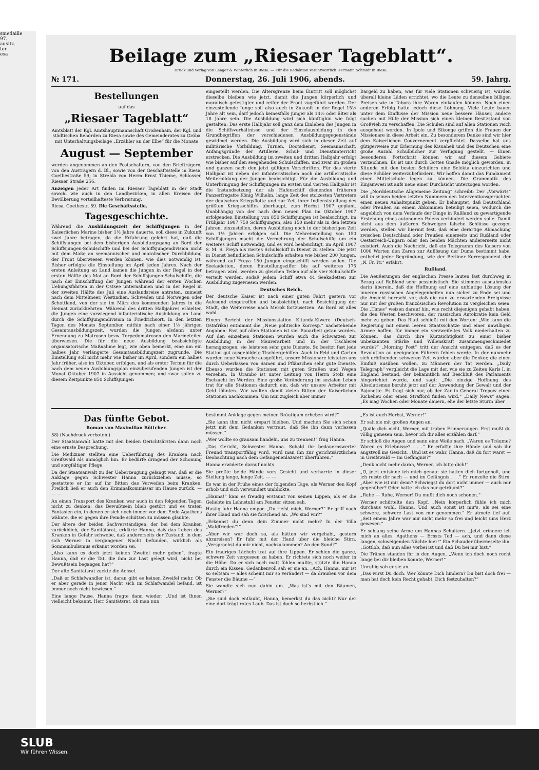smedaille
97.
ausitz.
ter
esa
Beilage zum „Riesaer Tageblatt“.
Druck und Verlag von Langer & Winterlich in Riesa. — Für die Redaktion verantwortlich Hermann Schmidt in Riesa.
№ 171. Donnerstag, 26. Juli 1906, abends. 59. Jahrg.
Bestellungen
auf das
„Riesaer Tageblatt“
Amtsblatt der Kgl. Amtshauptmannschaft Großenhain, der Kgl. und städtischen Behörden zu Riesa sowie des Gemeinderates zu Gröba mit Unterhaltungsbeilage „Erzähler an der Elbe“ für die Monate
August — September
werden angenommen an den Postschaltern, von den Briefträgern, von den Austrägern d. Bl., sowie von der Geschäftsstelle in Riesa, Goethestraße 59; in Strehla von Herrn Ernst Thieme, Schlosser, Riesaer Straße 256.
Anzeigen jeder Art finden im Riesaer Tageblatt in der Stadt sowohl wie auch in den Landbezirken, in allen Kreisen der Bevölkerung vorteilhafteste Verbreitung.
Riesa, Goethestr. 59. Die Geschäftsstelle.
Tagesgeschichte.
Während die Ausbildungszeit der Schiffsjungen in der Kaiserlichen Marine bisher 1½ Jahre dauerte, soll diese in Zukunft zwei Jahre betragen, da die Erfahrung gelehrt hat, daß die Schiffsjungen bei dem bisherigen Ausbildungsgang an Bord der Schiffsjungen-Schulschiffe und bei der Schiffsjungendivision nicht mit dem Maße an seemännischer und moralischer Durchbildung der Front überwiesen werden können, wie dies notwendig ist. Bisher erfolgte die Einstellung im April jeden Jahres. Nach der ersten Anleitung an Land kamen die Jungen in der Regel in der ersten Hälfte des Mai an Bord der Schiffsjungen-Schulschiffe, die nach der Einschiffung der Jungen während der ersten Wochen Uebungsfahrten in der Ostsee unternahmen und in der Regel in der zweiten Hälfte des Juli eine Auslandsreise antraten, zumeist nach dem Mittelmeer, Westindien, Schweden und Norwegen oder Schottland, von der sie im März des kommenden Jahres in die Heimat zurückkehrten. Während des dritten Halbjahres erhielten die Jungen eine vorwiegend infanteristische Ausbildung an Land durch die Schiffsjungendivision in Friedrichsort. In den letzten Tagen des Monats September, mithin nach einer 1½ jährigen Gesamtausbildungszeit, wurden die Jungen alsdann unter Ernennung zu Matrosen bezw. Torpedomatrosen den Marineteilen überwiesen. Die für die neue Ausbildung beabsichtigte organisatorische Maßnahme legt, wie oben bemerkt, eine um ein halbes Jahr verlängerte Gesamtausbildungszeit zugrunde. Die Einstellung soll nicht mehr wie bisher im April, sondern ein halbes Jahr früher, also im Oktober, erfolgen, und als erster Termin für die nach dem neuen Ausbildungsplan einzuberufenden Jungen ist der Monat Oktober 1907 in Aussicht genommen; und zwar sollen zu diesem Zeitpunkte 850 Schiffsjungen
eingestellt werden. Die Altersgrenze beim Eintritt soll möglichst dieselbe bleiben wie jetzt, damit die Jungen körperlich und moralisch gefestigter und reifer der Front zugeführt werden. Der einzustellende Junge soll also auch in Zukunft in der Regel 15½ Jahre alt sein, darf jedoch keinesfalls jünger als 14½ oder älter als 18 Jahre sein. Die Ausbildung wird sich künftighin wie folgt gestalten: Das erste Halbjahr soll ganz dem Einleben des Jungen in die Schiffsverhältnisse und der Einzelausbildung in den Grundbegriffen der verschiedenen Ausbildungsgegenstände gewidmet werden. Die Ausbildung wird sich in dieser Zeit auf militärische Vorbildung, Turnen, Bootsdienst, Seemannschaft, Anfangsgründe der Artillerie, Schul- und Dienstunterricht erstrecken. Die Ausbildung im zweiten und dritten Halbjahr erfolgt wie bisher auf den seegehenden Schulschiffen, und zwar im großen und ganzen nach den jetzt gültigen Vorschriften. Für das vierte Halbjahr ist neben der infanteristischen noch die artilleristische Weiterbildung der Jungen beabsichtigt. Für die Ausbildung und Unterbringung der Schiffsjungen im ersten und vierten Halbjahr ist die Instandsetzung der als Hafenschiff dienenden früheren Panzerfregatte König Wilhelm, lange Zeit des stolzesten Vertreters der deutschen Kriegsflotte und zur Zeit ihrer Indienststellung des größten Kriegsschiffes überhaupt, zum Herbst 1907 geplant. Unabhängig von der nach dem neuen Plan im Oktober 1907 erfolgenden Einstellung von 850 Schiffsjungen ist beabsichtigt, im Frühjahr 1907 750 Schiffsjungen, also 150 mehr als in den letzten Jahren, einzustellen, deren Ausbildung noch in der bisherigen Zeit von 1½ Jahren erfolgen soll. Die Mehreinstellung von 150 Schiffsjungen macht die Vermehrung der Schulschiffe um ein weiteres Schiff notwendig, und es wird beabsichtigt, im April 1907 S. M. S. Freya als viertes Schulschiff in Dienst zu stellen. Die jetzt in Dienst befindlichen Schulschiffe erhalten wie bisher 200 Jungen, während auf Freya 150 Jungen eingeschifft werden sollen. Die Seekadetten, deren Einstellungsziffer bis auf weiteres 175 betragen wird, werden zu gleichen Teilen auf alle vier Schulschiffe verteilt werden, sodaß jedem Schiff etwa 44 Seekadetten zur Ausbildung zugewiesen werden.
Deutsches Reich.
Der deutsche Kaiser ist nach einer guten Fahrt gestern vor Aalesund eingetroffen und beabsichtigt, nach Besichtigung der Stadt, die Weiterreise nach Merok fortzusetzen. An Bord ist alles wohl.
Einem Bericht der Missionsstation Kitunda-Kiwere (Deutsch-Ostafrika) entnimmt die „Neue politische Korresp.“ nachstehende Angaben: Fast auf allen Stationen ist viel Bauarbeit getan worden. Auf den einzelnen Stationen wurden auch die Schwarzen zur Ausbildung in der Maurerarbeit und in der Tischlerei herangezogen, sie leisteten sehr gute Dienste. So besitzt fast jede Station gut ausgebildete Tischlergehilfen. Auch in Feld und Garten wurden neue Versuche ausgeführt, unsere Missionare leisteten uns durch Ueberlassen von Samen und Pflänzchen sehr gute Dienste. Ebenso wurden die Stationen mit guten Straßen und Wegen versehen. In Urambo ist unter Leitung von Herrn Stolz eine Eselzucht im Werden. Eine große Veränderung im sozialen Leben trat für alle Stationen dadurch ein, daß wir unsere Arbeiter mit Geld löhnten. Wir wollten damit vielen Bitten der Kaiserlichen Stationen nachkommen. Um nun zugleich aber immer
Bargeld zu haben, was für viele Stationen schwierig ist, wurden überall kleine Läden errichtet, wo die Leute zu denselben billigen Preisen wie in Tabora ihre Waren einkaufen können. Noch einen anderen Erfolg hatte jedoch diese Löhnung. Viele Leute bauen unter dem Einflusse der Mission neue bessere Häuser, andere suchen mit Hilfe der Mission sich einen kleinen Besitzstand von Großvieh zu verschaffen. Die Schulen sind auf allen Stationen reich ausgebaut worden. In Ipole und Sikonge griffen die Frauen der Missionare in diese Arbeit ein. Zu besonderem Danke sind wir hier dem Kaiserlichen Gouvernement verpflichtet. Dasselbe hat uns gütigerweise zur Erlernung des Kisuaheli und des Deutschen eine große Anzahl Schulbücher zur Verfügung gestellt. — Einen besonderen Fortschritt können wir auf diesem Gebiete verzeichnen. Es ist uns durch Gottes Gnade möglich geworden, in Kitunda mit den besten Schülern eine Selekta einzurichten und diese Schüler weiterzubefördern. Wir hoffen damit das Fundament einer Mittelschule legen zu können. Die Grammatik des Kinjamwesi ist aufs neue einer Durchsicht unterzogen worden.
Die „Norddeutsche Allgemeine Zeitung“ schreibt: Der „Vorwärts“ will in seinen beiden letzten Nummern den Interventionsgerüchten einen neuen Anhaltspunkt geben. Er behauptet, daß Deutschland oder Preußen an einem Abkommen beteiligt seien, wodurch die angeblich von dem Verlaufe der Dinge in Rußland zu gewärtigende Erstehung eines autonomen Polens verhindert werden solle. Damit nicht aus dem äußeren Schweigen falsche Schlüsse gezogen werden, stellen wir hiermit fest, daß eine derartige Abmachung zwischen Deutschland oder Preußen einerseits und Rußland oder Oesterreich-Ungarn oder den beiden Mächten andererseits nicht existiert. Auch die Nachricht, daß ein Telegramm des Kaisers von 1000 Worten den Zaren zur Auflösung der Duma bestimmt habe, entbehrt jeder Begründung, wie der Berliner Korrespondent der „N. Fr. Pr.“ erfährt.
Rußland.
Die Aeußerungen der englischen Presse lauten fast durchweg in Bezug auf Rußland sehr pessimistisch. Sie stimmen ausnahmslos darin überein, daß die Hoffnung auf eine unblutige Lösung der inneren russischen Angelegenheiten nun sicher zu Ende sei und die Ansicht herrscht vor, daß die nun zu erwartenden Ereignisse nur mit der großen französischen Revolution zu vergleichen seien. Die „Times“ weisen darauf hin, wie recht diejenigen gehabt haben, die den Westen beschworen, der russischen Autokratie kein Geld mehr zu geben. Das Blatt schließt mit den Worten: „Wie kann die Regierung mit einem leeren Staatsschatze und einer unwilligen Armee hoffen, für immer ein verzweifeltes Volk niederhalten zu können, das durch ihre Kurzsichtigkeit zu einer bisher unbekannten Stärke und Willenskraft zusammengeschmiedet wurde?“ „Morning Post“ tritt der Ansicht entgegen, daß es der Revolution an geeigneten Führern fehlen werde. In der nunmehr sich eröffnenden schweren Zeit würden aber die Denker, die einen Einfluß ausüben wollen, zu Männern der Tat werden. „Daily Telegraph“ vergleicht die Lage mit der, wie sie zu Zeiten Karls I. in England bestand, der bekanntlich auf Beschluß des Parlaments hingerichtet wurde, und sagt: „Die einzige Hoffnung des Absolutismus beruht jetzt auf der Anwendung der Gewalt und der Bajonette. Es fragt sich nur, ob der Zar in General Trepow einen Richelieu oder einen Strafford finden wird.“ „Daily News“ sagen: „Es mag Wochen oder Monate dauern, ehe der letzte Sturm über
Das fünfte Gebot.
Roman von Maximilian Böttcher.
58) (Nachdruck verboten.)
Der Staatsanwalt hatte mit den beiden Gerichtsärzten dann noch eine ernste Besprechung.
Die Mediziner stellten eine Ueberführung des Kranken nach Greifswald als unmöglich hin. Er bedürfe dringend der Schonung und sorgfältiger Pflege.
Da der Staatsanwalt zu der Ueberzeugung gelangt war, daß er die Anklage gegen Schwester Hanna zurückziehen müsse, so gestattete er ihr auf ihr Bitten das Verweilen beim Kranken. Freilich ließ er auch den Kriminalkommissar im Hause zurück. — — —
An einen Transport des Kranken war auch in den folgenden Tagen nicht zu denken; das Bewußtsein blieb gestört und es traten Fantasien ein, in denen er sich noch immer vor dem Ende Agathens wähnte, die er gegen ihre Feinde schützen zu müssen glaubte.
Der ältere der beiden Sachverständigen, der bei dem Kranken zurückblieb, der Sanitätsrat, erklärte Hanna, daß das Leben des Kranken in Gefahr schwebe, daß andererseits der Zustand, in dem sich Werner in vergangener Nacht befunden, wirklich als Somnambulismus erkannt worden sei.
„Also kann es doch jetzt keinen Zweifel mehr geben“, fragte Hanna, daß er die Tat, die ihm zur Last gelegt wird, nicht bei Bewußtsein begangen hat?“
Der alte Sanitätsrat zuckte die Achsel.
„Daß er Schlafwandler ist, daran gibt es keinen Zweifel mehr. Ob er aber gerade in jener Nacht sich im Schlafwandel befand, ist immer noch nicht bewiesen.“
Eine lange Pause. Hanna fragte dann wieder: „Und ist Ihnen vielleicht bekannt, Herr Sanitätsrat, ob man nun
bestimmt Anklage gegen meinen Bräutigam erheben wird?“
„Sie kann ihm nicht erspart bleiben. Und machen Sie sich schon jetzt mit dem Gedanken vertraut, daß Sie ihn dann verlassen müssen.“
„Wer wollte so grausam handeln, uns zu trennen!“ frug Hanna.
„Das Gericht, Schwester Hanna. Sobald ihr bedauernswerter Freund transportfähig wird, wird man ihn zur gerichtsärztlichen Beobachtung nach dem Gefangenenlazarett überführen.“
Hanna erwiderte darauf nichts.
Sie preßte beide Hände vors Gesicht und verharrte in dieser Stellung lange, lange Zeit. — —
Es war in der Frühe eines der folgenden Tage, als Werner den Kopf erhob und sich verwundert umblickte.
„Hanna!“ kam es freudig erstaunt von seinen Lippen, als er die Geliebte im Lehnstuhl am Fenster sitzen sah.
Hastig fuhr Hanna empor. „Du riefst mich, Werner?“ Er griff nach ihrer Hand und sah sie forschend an. „Wo sind wir?“
„Erkennst du denn dein Zimmer nicht mehr? In der Villa „Waldfrieden“!“
„Aber wir war doch so, als hätten wir vorgehabt, gestern abzureisen? Er fuhr mit der Hand über die bleiche Stirn. „Versprachst du mir nicht, nachzukommen? An den Sund?“
Ein trauriges Lächeln trat auf ihre Lippen. Er schien die ganze, schwere Zeit vergessen zu haben. Er richtete sich noch weiter in die Höhe. Da er sich noch matt fühlen mußte, stützte ihn Hanna durch ein Kissen. Gedankenvoll sah er sie an. „Ach, Hanna, mir ist so seltsam — alles scheint mir so verändert — da draußen vor dem Fenster die Bäume —“
Sie wandte sich nun dahin um. „Was ist's mit den Bäumen, Werner?“
„Sie sind doch entlaubt, Hanna, bemerkst du das nicht? Nur der eine dort trägt rotes Laub. Das ist doch so herbstlich.“
„Es ist auch Herbst, Werner!“
Er sah sie mit großen Augen an.
„Quäle dich nicht, Werner, mit trüben Erinnerungen. Erst mußt du völlig genesen sein, bevor ich dir alles erzählen darf.“
Er schloß die Augen und sann eine Weile nach. „Waren es Träume? Waren es Erlebnisse? . . .“ Er erfaßte ihre Hände und sah ihr angstvoll ins Gesicht. „Und ist es wahr, Hanna, daß du fort warst — in Greifswald — im Gefängnis?“
„Denk nicht mehr daran, Werner, ich bitte dich!“
„O, jetzt entsinne ich mich genau: sie hatten dich fortgeholt, und ich reiste dir nach — und im Gefängnis . . .“ Er runzelte die Stirn. „Aber wie ist mir denn? Schwiegst du dort nicht immer — auch mir gegenüber? Oder hatte ich das nur geträumt?“
„Ruhe — Ruhe, Werner! Du mußt dich noch schonen.“
Werner schüttelte den Kopf. „Nein körperlich fühle ich mich durchaus wohl, Hanna. Und auch sonst ist mir's, als sei eine schwere, schwere Last von mir genommen.“ Er atmete tief auf. „Seit einem Jahre war mir nicht mehr so frei und leicht ums Herz gewesen.“
Er schlang seine Arme um Hannas Schultern. „Jetzt erinnere ich mich an alles. Agathens — Ernsts Tod — ach, und dann diese langen, schweigenden Nächte hier!“ Ein Schauder überrieselte ihn. „Gottlob, daß nun alles vorbei ist und daß Du bei mir bist.“
Die Tränen standen ihr in den Augen. „Wenn ich doch noch recht lange bei dir bleiben könnte, Werner!“
Unruhig sah er sie an.
„Das wirst Du doch. Wer könnte Dich hindern? Du bist doch frei — man hat doch kein Recht gehabt, Dich festzuhalten?“
SLUB
Wir führen Wissen.